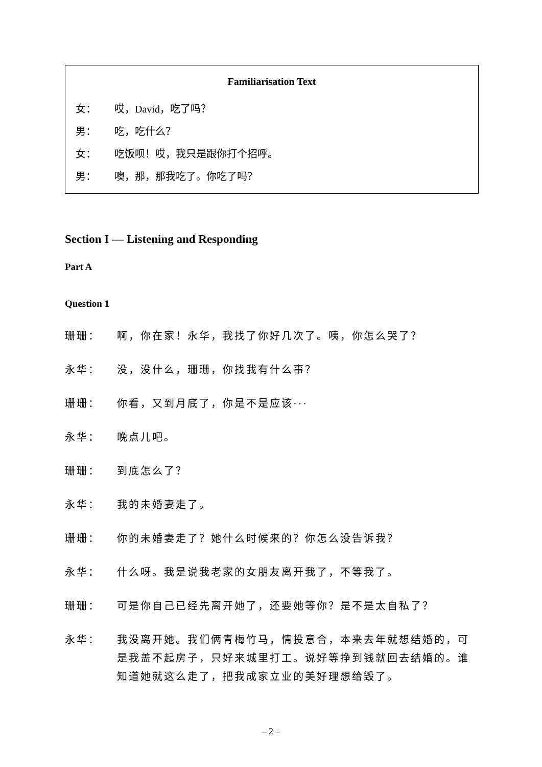Familiarisation Text
女： 哎，David，吃了吗？
男： 吃，吃什么？
女： 吃饭呗！哎，我只是跟你打个招呼。
男： 噢，那，那我吃了。你吃了吗？
Section I — Listening and Responding
Part A
Question 1
珊珊： 啊，你在家！永华，我找了你好几次了。咦，你怎么哭了？
永华： 没，没什么，珊珊，你找我有什么事？
珊珊： 你看，又到月底了，你是不是应该···
永华： 晚点儿吧。
珊珊： 到底怎么了？
永华： 我的未婚妻走了。
珊珊： 你的未婚妻走了？她什么时候来的？你怎么没告诉我？
永华： 什么呀。我是说我老家的女朋友离开我了，不等我了。
珊珊： 可是你自己已经先离开她了，还要她等你？是不是太自私了？
永华： 我没离开她。我们俩青梅竹马，情投意合，本来去年就想结婚的，可是我盖不起房子，只好来城里打工。说好等挣到钱就回去结婚的。谁知道她就这么走了，把我成家立业的美好理想给毁了。
– 2 –